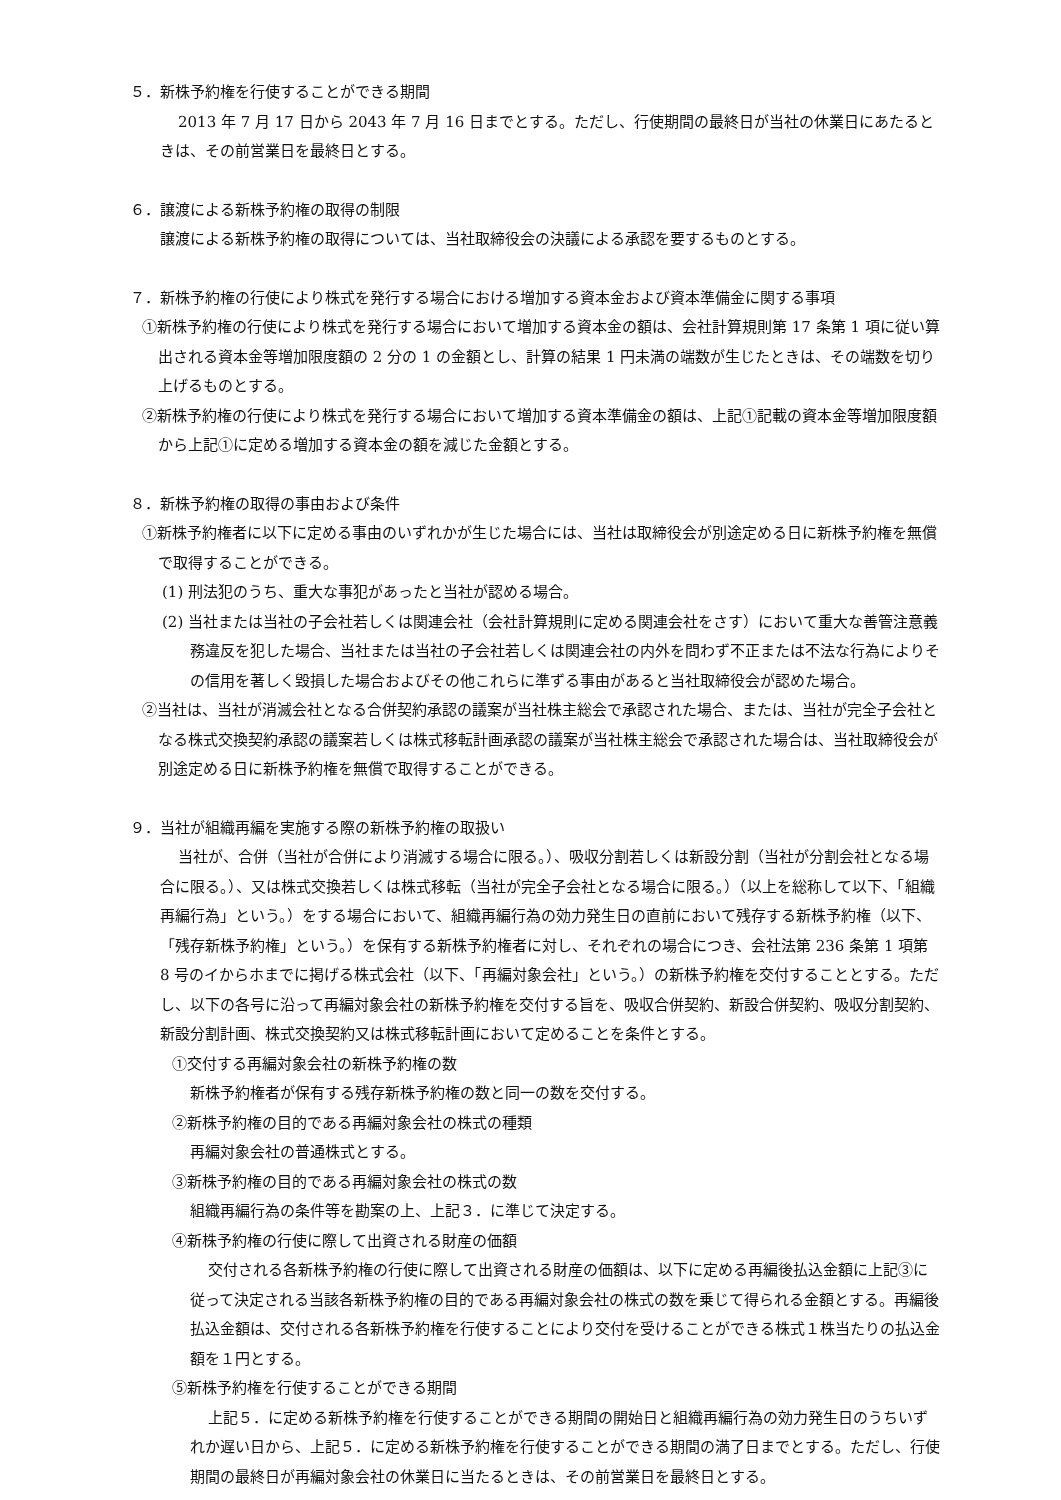５．新株予約権を行使することができる期間
2013 年 7 月 17 日から 2043 年 7 月 16 日までとする。ただし、行使期間の最終日が当社の休業日にあたるときは、その前営業日を最終日とする。
６．譲渡による新株予約権の取得の制限
譲渡による新株予約権の取得については、当社取締役会の決議による承認を要するものとする。
７．新株予約権の行使により株式を発行する場合における増加する資本金および資本準備金に関する事項
①新株予約権の行使により株式を発行する場合において増加する資本金の額は、会社計算規則第 17 条第 1 項に従い算出される資本金等増加限度額の 2 分の 1 の金額とし、計算の結果 1 円未満の端数が生じたときは、その端数を切り上げるものとする。
②新株予約権の行使により株式を発行する場合において増加する資本準備金の額は、上記①記載の資本金等増加限度額から上記①に定める増加する資本金の額を減じた金額とする。
８．新株予約権の取得の事由および条件
①新株予約権者に以下に定める事由のいずれかが生じた場合には、当社は取締役会が別途定める日に新株予約権を無償で取得することができる。
(1) 刑法犯のうち、重大な事犯があったと当社が認める場合。
(2) 当社または当社の子会社若しくは関連会社（会社計算規則に定める関連会社をさす）において重大な善管注意義務違反を犯した場合、当社または当社の子会社若しくは関連会社の内外を問わず不正または不法な行為によりその信用を著しく毀損した場合およびその他これらに準ずる事由があると当社取締役会が認めた場合。
②当社は、当社が消滅会社となる合併契約承認の議案が当社株主総会で承認された場合、または、当社が完全子会社となる株式交換契約承認の議案若しくは株式移転計画承認の議案が当社株主総会で承認された場合は、当社取締役会が別途定める日に新株予約権を無償で取得することができる。
９．当社が組織再編を実施する際の新株予約権の取扱い
当社が、合併（当社が合併により消滅する場合に限る。）、吸収分割若しくは新設分割（当社が分割会社となる場合に限る。）、又は株式交換若しくは株式移転（当社が完全子会社となる場合に限る。）（以上を総称して以下、「組織再編行為」という。）をする場合において、組織再編行為の効力発生日の直前において残存する新株予約権（以下、「残存新株予約権」という。）を保有する新株予約権者に対し、それぞれの場合につき、会社法第 236 条第 1 項第 8 号のイからホまでに掲げる株式会社（以下、「再編対象会社」という。）の新株予約権を交付することとする。ただし、以下の各号に沿って再編対象会社の新株予約権を交付する旨を、吸収合併契約、新設合併契約、吸収分割契約、新設分割計画、株式交換契約又は株式移転計画において定めることを条件とする。
①交付する再編対象会社の新株予約権の数
新株予約権者が保有する残存新株予約権の数と同一の数を交付する。
②新株予約権の目的である再編対象会社の株式の種類
再編対象会社の普通株式とする。
③新株予約権の目的である再編対象会社の株式の数
組織再編行為の条件等を勘案の上、上記３．に準じて決定する。
④新株予約権の行使に際して出資される財産の価額
交付される各新株予約権の行使に際して出資される財産の価額は、以下に定める再編後払込金額に上記③に従って決定される当該各新株予約権の目的である再編対象会社の株式の数を乗じて得られる金額とする。再編後払込金額は、交付される各新株予約権を行使することにより交付を受けることができる株式１株当たりの払込金額を１円とする。
⑤新株予約権を行使することができる期間
上記５．に定める新株予約権を行使することができる期間の開始日と組織再編行為の効力発生日のうちいずれか遅い日から、上記５．に定める新株予約権を行使することができる期間の満了日までとする。ただし、行使期間の最終日が再編対象会社の休業日に当たるときは、その前営業日を最終日とする。